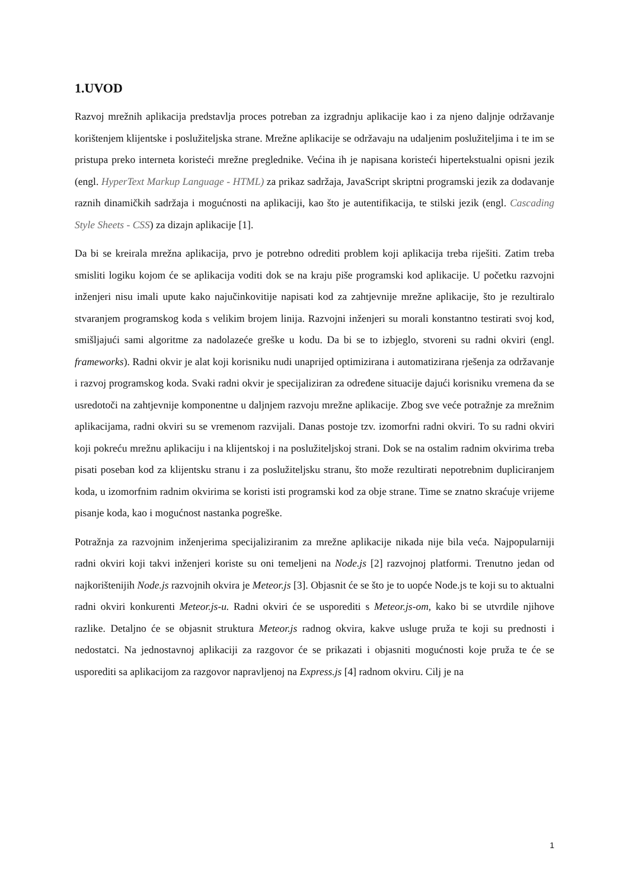1.UVOD
Razvoj mrežnih aplikacija predstavlja proces potreban za izgradnju aplikacije kao i za njeno daljnje održavanje korištenjem klijentske i poslužiteljska strane. Mrežne aplikacije se održavaju na udaljenim poslužiteljima i te im se pristupa preko interneta koristeći mrežne preglednike. Većina ih je napisana koristeći hipertekstualni opisni jezik (engl. HyperText Markup Language - HTML) za prikaz sadržaja, JavaScript skriptni programski jezik za dodavanje raznih dinamičkih sadržaja i mogućnosti na aplikaciji, kao što je autentifikacija, te stilski jezik (engl. Cascading Style Sheets - CSS) za dizajn aplikacije [1].
Da bi se kreirala mrežna aplikacija, prvo je potrebno odrediti problem koji aplikacija treba riješiti. Zatim treba smisliti logiku kojom će se aplikacija voditi dok se na kraju piše programski kod aplikacije. U početku razvojni inženjeri nisu imali upute kako najučinkovitije napisati kod za zahtjevnije mrežne aplikacije, što je rezultiralo stvaranjem programskog koda s velikim brojem linija. Razvojni inženjeri su morali konstantno testirati svoj kod, smišljajući sami algoritme za nadolazeće greške u kodu. Da bi se to izbjeglo, stvoreni su radni okviri (engl. frameworks). Radni okvir je alat koji korisniku nudi unaprijed optimizirana i automatizirana rješenja za održavanje i razvoj programskog koda. Svaki radni okvir je specijaliziran za određene situacije dajući korisniku vremena da se usredotoči na zahtjevnije komponentne u daljnjem razvoju mrežne aplikacije. Zbog sve veće potražnje za mrežnim aplikacijama, radni okviri su se vremenom razvijali. Danas postoje tzv. izomorfni radni okviri. To su radni okviri koji pokreću mrežnu aplikaciju i na klijentskoj i na poslužiteljskoj strani. Dok se na ostalim radnim okvirima treba pisati poseban kod za klijentsku stranu i za poslužiteljsku stranu, što može rezultirati nepotrebnim dupliciranjem koda, u izomorfnim radnim okvirima se koristi isti programski kod za obje strane. Time se znatno skraćuje vrijeme pisanje koda, kao i mogućnost nastanka pogreške.
Potražnja za razvojnim inženjerima specijaliziranim za mrežne aplikacije nikada nije bila veća. Najpopularniji radni okviri koji takvi inženjeri koriste su oni temeljeni na Node.js [2] razvojnoj platformi. Trenutno jedan od najkorištenijih Node.js razvojnih okvira je Meteor.js [3]. Objasnit će se što je to uopće Node.js te koji su to aktualni radni okviri konkurenti Meteor.js-u. Radni okviri će se usporediti s Meteor.js-om, kako bi se utvrdile njihove razlike. Detaljno će se objasnit struktura Meteor.js radnog okvira, kakve usluge pruža te koji su prednosti i nedostatci. Na jednostavnoj aplikaciji za razgovor će se prikazati i objasniti mogućnosti koje pruža te će se usporediti sa aplikacijom za razgovor napravljenoj na Express.js [4] radnom okviru. Cilj je na
1